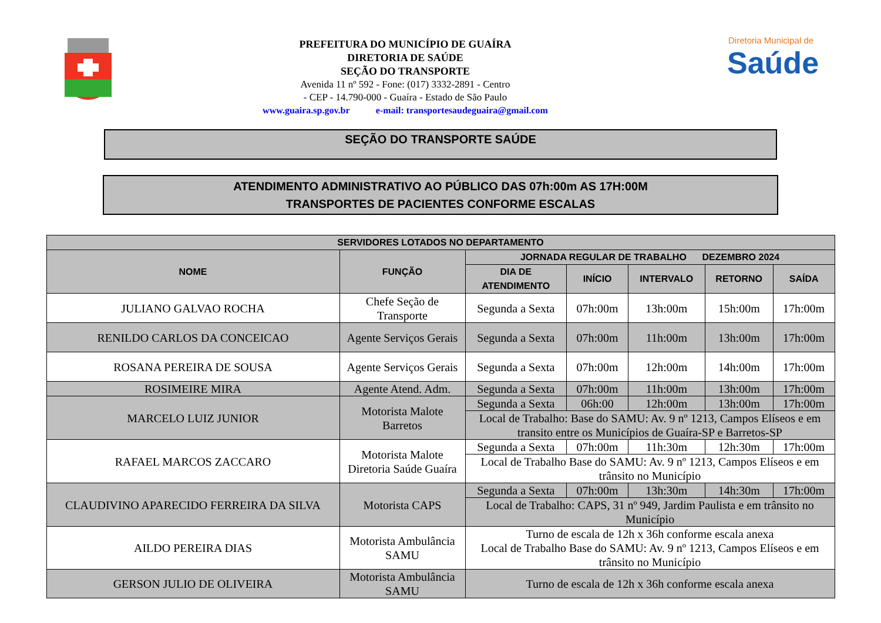PREFEITURA DO MUNICÍPIO DE GUAÍRA
DIRETORIA DE SAÚDE
SEÇÃO DO TRANSPORTE
Avenida 11 nº 592 - Fone: (017) 3332-2891 - Centro
- CEP - 14.790-000 - Guaíra - Estado de São Paulo
www.guaira.sp.gov.br e-mail: transportesaudeguaira@gmail.com
Diretoria Municipal de
Saúde
SEÇÃO DO TRANSPORTE SAÚDE
ATENDIMENTO ADMINISTRATIVO AO PÚBLICO DAS 07h:00m AS 17H:00M
TRANSPORTES DE PACIENTES CONFORME ESCALAS
| SERVIDORES LOTADOS NO DEPARTAMENTO | | | | | | |
| --- | --- | --- | --- | --- | --- | --- |
| NOME | FUNÇÃO | JORNADA REGULAR DE TRABALHO DEZEMBRO 2024 | | | | |
| | | DIA DE ATENDIMENTO | INÍCIO | INTERVALO | RETORNO | SAÍDA |
| JULIANO GALVAO ROCHA | Chefe Seção de Transporte | Segunda a Sexta | 07h:00m | 13h:00m | 15h:00m | 17h:00m |
| RENILDO CARLOS DA CONCEICAO | Agente Serviços Gerais | Segunda a Sexta | 07h:00m | 11h:00m | 13h:00m | 17h:00m |
| ROSANA PEREIRA DE SOUSA | Agente Serviços Gerais | Segunda a Sexta | 07h:00m | 12h:00m | 14h:00m | 17h:00m |
| ROSIMEIRE MIRA | Agente Atend. Adm. | Segunda a Sexta | 07h:00m | 11h:00m | 13h:00m | 17h:00m |
| MARCELO LUIZ JUNIOR | Motorista Malote Barretos | Segunda a Sexta | 06h:00 | 12h:00m | 13h:00m | 17h:00m |
| | | Local de Trabalho: Base do SAMU: Av. 9 nº 1213, Campos Elíseos e em transito entre os Municípios de Guaíra-SP e Barretos-SP | | | | |
| RAFAEL MARCOS ZACCARO | Motorista Malote Diretoria Saúde Guaíra | Segunda a Sexta | 07h:00m | 11h:30m | 12h:30m | 17h:00m |
| | | Local de Trabalho Base do SAMU: Av. 9 nº 1213, Campos Elíseos e em trânsito no Município | | | | |
| CLAUDIVINO APARECIDO FERREIRA DA SILVA | Motorista CAPS | Segunda a Sexta | 07h:00m | 13h:30m | 14h:30m | 17h:00m |
| | | Local de Trabalho: CAPS, 31 nº 949, Jardim Paulista e em trânsito no Município | | | | |
| AILDO PEREIRA DIAS | Motorista Ambulância SAMU | Turno de escala de 12h x 36h conforme escala anexa Local de Trabalho Base do SAMU: Av. 9 nº 1213, Campos Elíseos e em trânsito no Município | | | | |
| GERSON JULIO DE OLIVEIRA | Motorista Ambulância SAMU | Turno de escala de 12h x 36h conforme escala anexa | | | | |